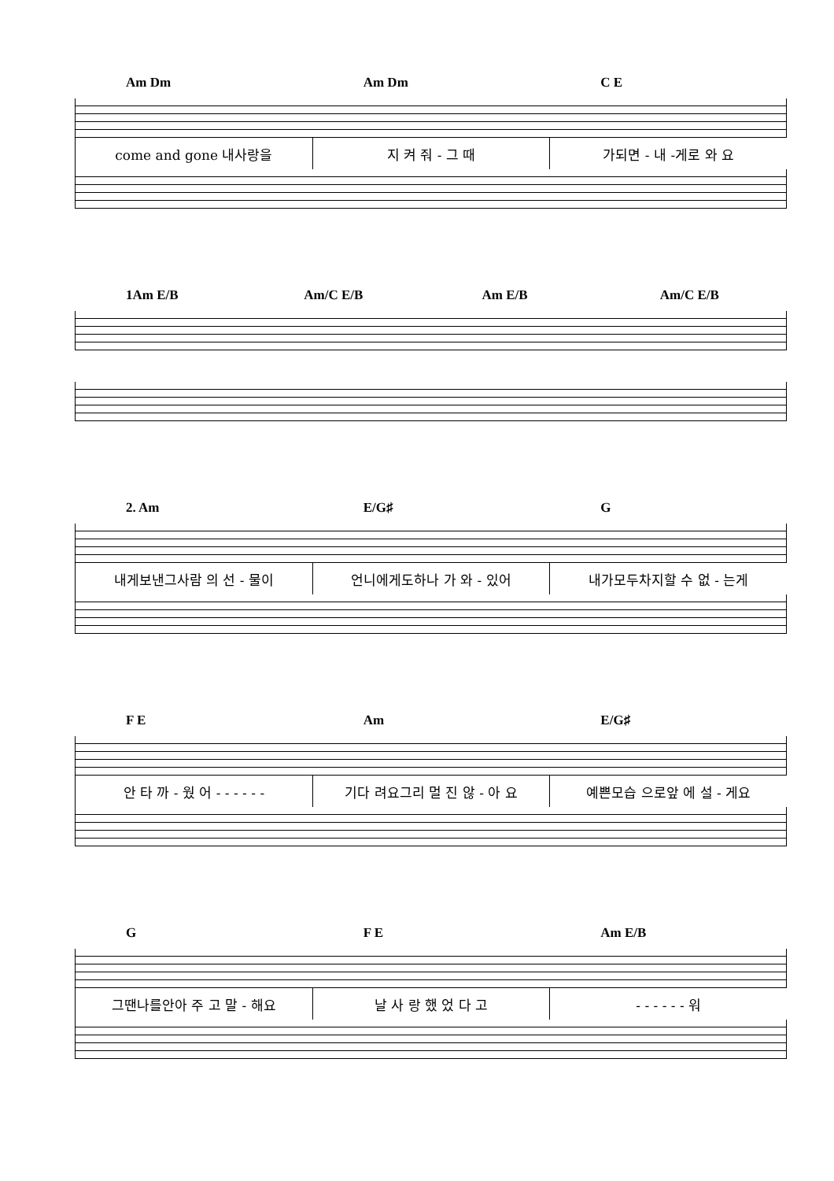Am Dm Am Dm C E
come and gone 내사랑을 지 켜 줘 - 그 때 가되면 - 내 -게로 와 요
1Am E/B Am/C E/B Am E/B Am/C E/B
2. Am E/G♯ G
내게보낸그사람 의 선 - 물이 언니에게도하나 가 와 - 있어 내가모두차지할 수 없 - 는게
F E Am E/G♯
안 타 까 - 웠 어 - - - - - - 기다 려요그리 멀 진 않 - 아 요 예쁜모습 으로앞 에 설 - 게요
G F E Am E/B
그땐나를안아 주 고 말 - 해요 날 사 랑 했 었 다 고 - - - - - - 워